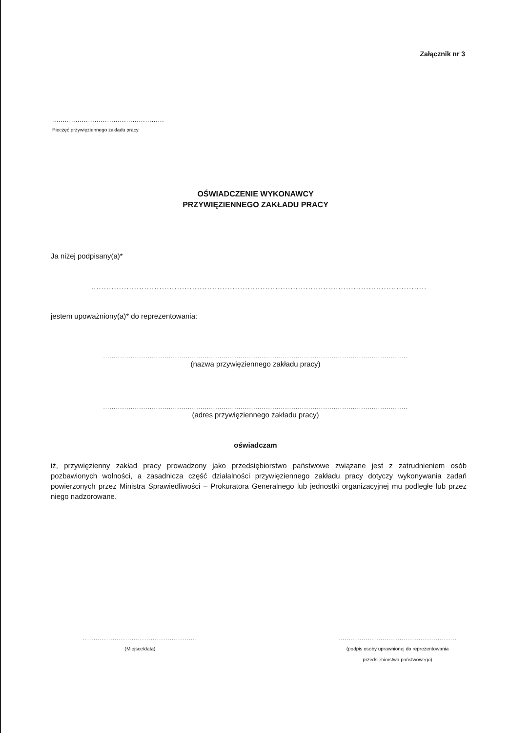Załącznik nr 3
.....................................................
Pieczęć przywięziennego zakładu pracy
OŚWIADCZENIE WYKONAWCY
PRZYWIĘZIENNEGO ZAKŁADU PRACY
Ja niżej podpisany(a)*
................................................................................................................................................
jestem upoważniony(a)* do reprezentowania:
................................................................................................................................................
(nazwa przywięziennego zakładu pracy)
................................................................................................................................................
(adres przywięziennego zakładu pracy)
oświadczam
iż, przywięzienny zakład pracy prowadzony jako przedsiębiorstwo państwowe związane jest z zatrudnieniem osób pozbawionych wolności, a zasadnicza część działalności przywięziennego zakładu pracy dotyczy wykonywania zadań powierzonych przez Ministra Sprawiedliwości – Prokuratora Generalnego lub jednostki organizacyjnej mu podległe lub przez niego nadzorowane.
......................................................
(Miejsce/data)
........................................................
(podpis osoby uprawnionej do reprezentowania
przedsiębiorstwa państwowego)